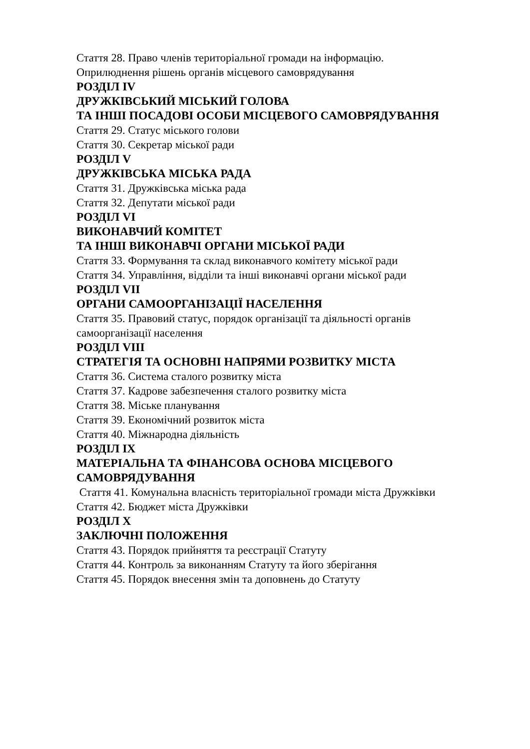Стаття 28. Право членів територіальної громади на інформацію.
Оприлюднення рішень органів місцевого самоврядування
РОЗДІЛ IV
ДРУЖКІВСЬКИЙ МІСЬКИЙ ГОЛОВА
ТА ІНШІ ПОСАДОВІ ОСОБИ МІСЦЕВОГО САМОВРЯДУВАННЯ
Стаття 29. Статус міського голови
Стаття 30. Секретар міської ради
РОЗДІЛ V
ДРУЖКІВСЬКА МІСЬКА РАДА
Стаття 31. Дружківська міська рада
Стаття 32. Депутати міської ради
РОЗДІЛ VI
ВИКОНАВЧИЙ КОМІТЕТ
ТА ІНШІ ВИКОНАВЧІ ОРГАНИ МІСЬКОЇ РАДИ
Стаття 33. Формування та склад виконавчого комітету міської ради
Стаття 34. Управління, відділи та інші виконавчі органи міської ради
РОЗДІЛ VII
ОРГАНИ САМООРГАНІЗАЦІЇ НАСЕЛЕННЯ
Стаття 35. Правовий статус, порядок організації та діяльності органів
самоорганізації населення
РОЗДІЛ VIII
СТРАТЕГІЯ ТА ОСНОВНІ НАПРЯМИ РОЗВИТКУ МІСТА
Стаття 36. Система сталого розвитку міста
Стаття 37. Кадрове забезпечення сталого розвитку міста
Стаття 38. Міське планування
Стаття 39. Економічний розвиток міста
Стаття 40. Міжнародна діяльність
РОЗДІЛ IX
МАТЕРІАЛЬНА ТА ФІНАНСОВА ОСНОВА МІСЦЕВОГО
САМОВРЯДУВАННЯ
Стаття 41. Комунальна власність територіальної громади міста Дружківки
Стаття 42. Бюджет міста Дружківки
РОЗДІЛ X
ЗАКЛЮЧНІ ПОЛОЖЕННЯ
Стаття 43. Порядок прийняття та реєстрації Статуту
Стаття 44. Контроль за виконанням Статуту та його зберігання
Стаття 45. Порядок внесення змін та доповнень до Статуту